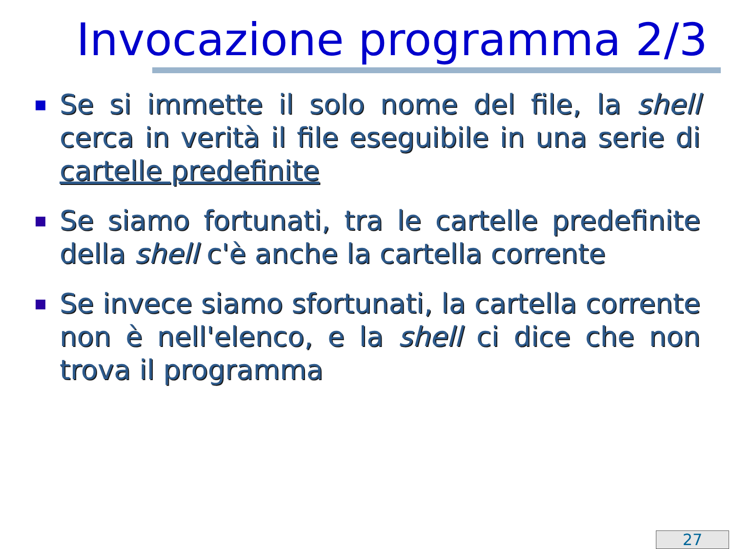Invocazione programma 2/3
Se si immette il solo nome del file, la shell cerca in verità il file eseguibile in una serie di cartelle predefinite
Se siamo fortunati, tra le cartelle predefinite della shell c'è anche la cartella corrente
Se invece siamo sfortunati, la cartella corrente non è nell'elenco, e la shell ci dice che non trova il programma
27